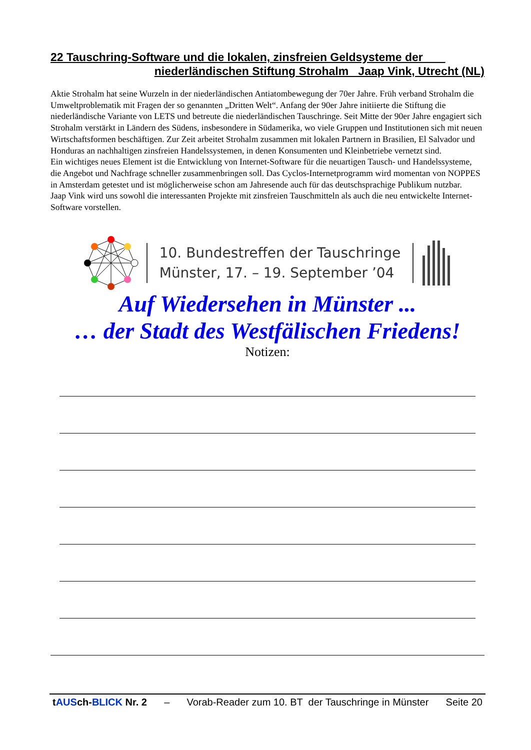22 Tauschring-Software und die lokalen, zinsfreien Geldsysteme der ___
niederländischen Stiftung Strohalm Jaap Vink, Utrecht (NL)
Aktie Strohalm hat seine Wurzeln in der niederländischen Antiatombewegung der 70er Jahre. Früh verband Strohalm die Umweltproblematik mit Fragen der so genannten „Dritten Welt“. Anfang der 90er Jahre initiierte die Stiftung die niederländische Variante von LETS und betreute die niederländischen Tauschringe. Seit Mitte der 90er Jahre engagiert sich Strohalm verstärkt in Ländern des Südens, insbesondere in Südamerika, wo viele Gruppen und Institutionen sich mit neuen Wirtschaftsformen beschäftigen. Zur Zeit arbeitet Strohalm zusammen mit lokalen Partnern in Brasilien, El Salvador und Honduras an nachhaltigen zinsfreien Handelssystemen, in denen Konsumenten und Kleinbetriebe vernetzt sind.
Ein wichtiges neues Element ist die Entwicklung von Internet-Software für die neuartigen Tausch- und Handelssysteme, die Angebot und Nachfrage schneller zusammenbringen soll. Das Cyclos-Internetprogramm wird momentan von NOPPES in Amsterdam getestet und ist möglicherweise schon am Jahresende auch für das deutschsprachige Publikum nutzbar.
Jaap Vink wird uns sowohl die interessanten Projekte mit zinsfreien Tauschmitteln als auch die neu entwickelte Internet-Software vorstellen.
10. Bundestreffen der Tauschringe
Münster, 17. – 19. September ’04
Auf Wiedersehen in Münster ...
… der Stadt des Westfälischen Friedens!
Notizen:
tAUSch-BLICK Nr. 2 – Vorab-Reader zum 10. BT der Tauschringe in Münster Seite 20